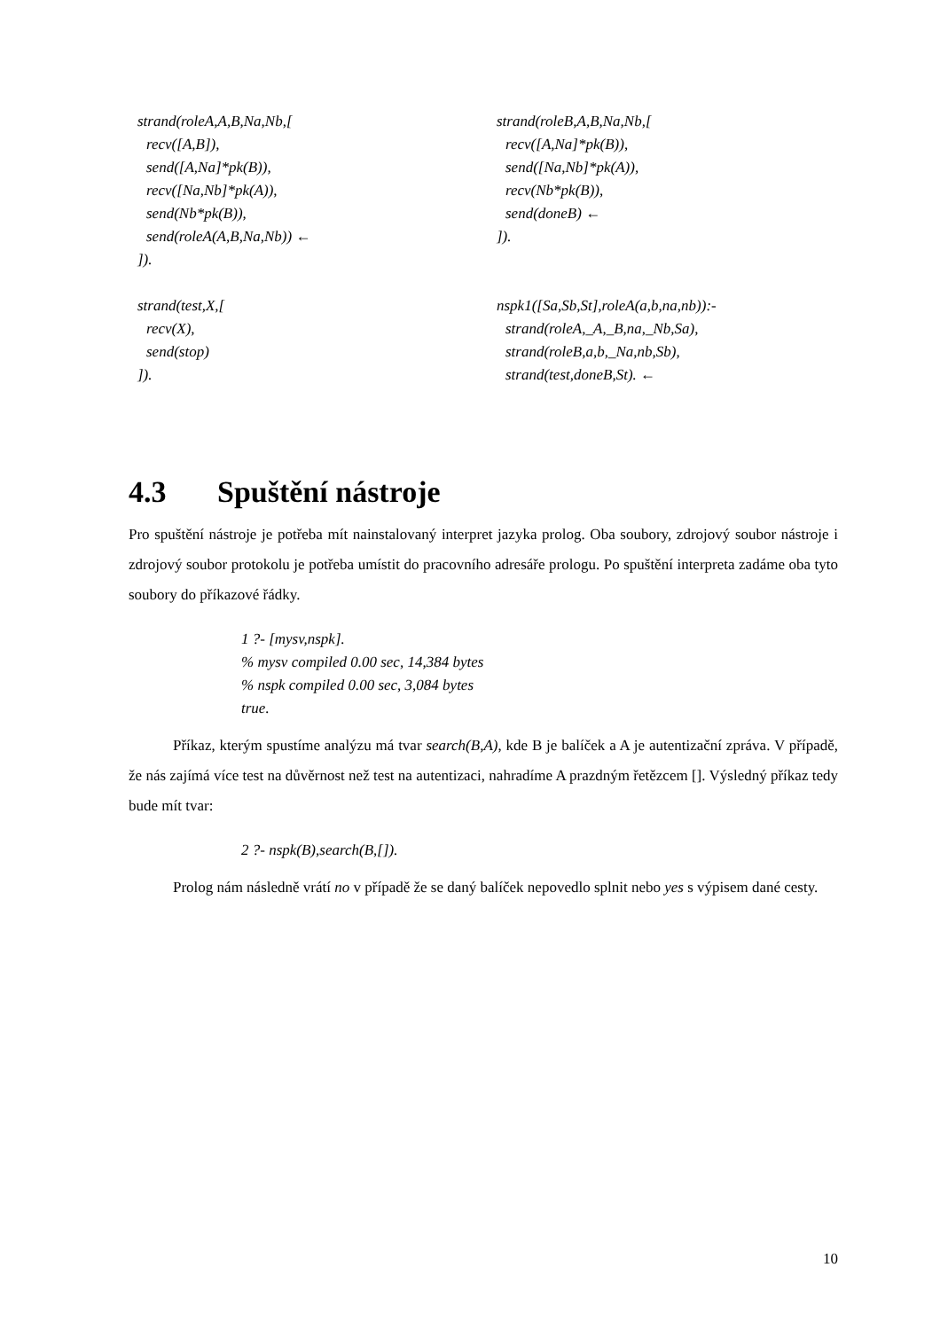strand(roleA,A,B,Na,Nb,[
recv([A,B]),
send([A,Na]*pk(B)),
recv([Na,Nb]*pk(A)),
send(Nb*pk(B)),
send(roleA(A,B,Na,Nb)) ←
]).
strand(test,X,[
recv(X),
send(stop)
]).
strand(roleB,A,B,Na,Nb,[
recv([A,Na]*pk(B)),
send([Na,Nb]*pk(A)),
recv(Nb*pk(B)),
send(doneB) ←
]).
nspk1([Sa,Sb,St],roleA(a,b,na,nb)):-
strand(roleA,_A,_B,na,_Nb,Sa),
strand(roleB,a,b,_Na,nb,Sb),
strand(test,doneB,St). ←
4.3 Spuštění nástroje
Pro spuštění nástroje je potřeba mít nainstalovaný interpret jazyka prolog. Oba soubory, zdrojový soubor nástroje i zdrojový soubor protokolu je potřeba umístit do pracovního adresáře prologu. Po spuštění interpreta zadáme oba tyto soubory do příkazové řádky.
1 ?- [mysv,nspk].
% mysv compiled 0.00 sec, 14,384 bytes
% nspk compiled 0.00 sec, 3,084 bytes
true.
Příkaz, kterým spustíme analýzu má tvar search(B,A), kde B je balíček a A je autentizační zpráva. V případě, že nás zajímá více test na důvěrnost než test na autentizaci, nahradíme A prazdným řetězcem []. Výsledný příkaz tedy bude mít tvar:
2 ?- nspk(B),search(B,[]).
Prolog nám následně vrátí no v případě že se daný balíček nepovedlo splnit nebo yes s výpisem dané cesty.
10